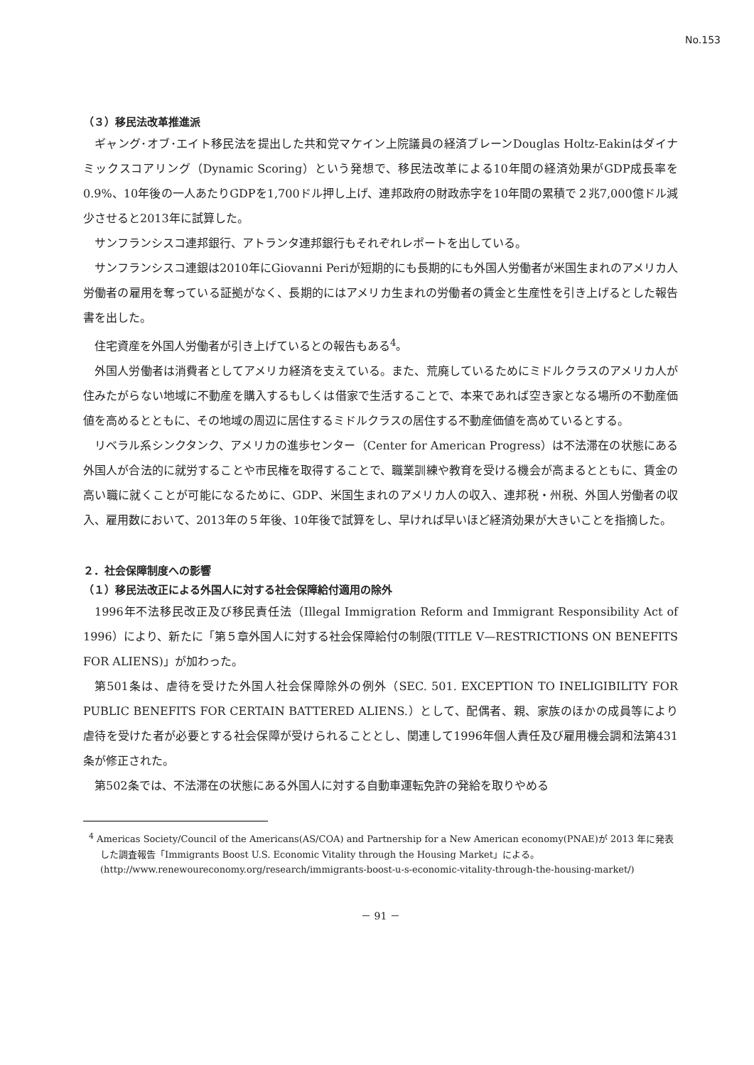No.153
（３）移民法改革推進派
ギャング･オブ･エイト移民法を提出した共和党マケイン上院議員の経済ブレーンDouglas Holtz-Eakinはダイナミックスコアリング（Dynamic Scoring）という発想で、移民法改革による10年間の経済効果がGDP成長率を0.9%、10年後の一人あたりGDPを1,700ドル押し上げ、連邦政府の財政赤字を10年間の累積で２兆7,000億ドル減少させると2013年に試算した。
サンフランシスコ連邦銀行、アトランタ連邦銀行もそれぞれレポートを出している。
サンフランシスコ連銀は2010年にGiovanni Periが短期的にも長期的にも外国人労働者が米国生まれのアメリカ人労働者の雇用を奪っている証拠がなく、長期的にはアメリカ生まれの労働者の賃金と生産性を引き上げるとした報告書を出した。
住宅資産を外国人労働者が引き上げているとの報告もある<sup>4</sup>。
外国人労働者は消費者としてアメリカ経済を支えている。また、荒廃しているためにミドルクラスのアメリカ人が住みたがらない地域に不動産を購入するもしくは借家で生活することで、本来であれば空き家となる場所の不動産価値を高めるとともに、その地域の周辺に居住するミドルクラスの居住する不動産価値を高めているとする。
リベラル系シンクタンク、アメリカの進歩センター（Center for American Progress）は不法滞在の状態にある外国人が合法的に就労することや市民権を取得することで、職業訓練や教育を受ける機会が高まるとともに、賃金の高い職に就くことが可能になるために、GDP、米国生まれのアメリカ人の収入、連邦税・州税、外国人労働者の収入、雇用数において、2013年の５年後、10年後で試算をし、早ければ早いほど経済効果が大きいことを指摘した。
２．社会保障制度への影響
（１）移民法改正による外国人に対する社会保障給付適用の除外
1996年不法移民改正及び移民責任法（Illegal Immigration Reform and Immigrant Responsibility Act of 1996）により、新たに「第５章外国人に対する社会保障給付の制限(TITLE V—RESTRICTIONS ON BENEFITS FOR ALIENS)」が加わった。
第501条は、虐待を受けた外国人社会保障除外の例外（SEC. 501. EXCEPTION TO INELIGIBILITY FOR PUBLIC BENEFITS FOR CERTAIN BATTERED ALIENS.）として、配偶者、親、家族のほかの成員等により虐待を受けた者が必要とする社会保障が受けられることとし、関連して1996年個人責任及び雇用機会調和法第431条が修正された。
第502条では、不法滞在の状態にある外国人に対する自動車運転免許の発給を取りやめる
<sup>4</sup> Americas Society/Council of the Americans(AS/COA) and Partnership for a New American economy(PNAE)が 2013 年に発表した調査報告「Immigrants Boost U.S. Economic Vitality through the Housing Market」による。
(http://www.renewoureconomy.org/research/immigrants-boost-u-s-economic-vitality-through-the-housing-market/)
－ 91 －